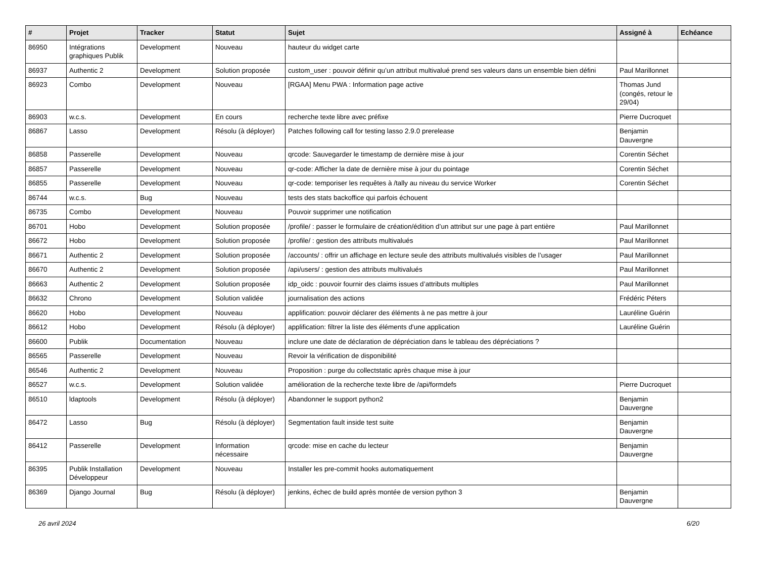| # | Projet | Tracker | Statut | Sujet | Assigné à | Echéance |
| --- | --- | --- | --- | --- | --- | --- |
| 86950 | Intégrations graphiques Publik | Development | Nouveau | hauteur du widget carte | | |
| 86937 | Authentic 2 | Development | Solution proposée | custom_user : pouvoir définir qu’un attribut multivalué prend ses valeurs dans un ensemble bien défini | Paul Marillonnet | |
| 86923 | Combo | Development | Nouveau | [RGAA] Menu PWA : Information page active | Thomas Jund (congés, retour le 29/04) | |
| 86903 | w.c.s. | Development | En cours | recherche texte libre avec préfixe | Pierre Ducroquet | |
| 86867 | Lasso | Development | Résolu (à déployer) | Patches following call for testing lasso 2.9.0 prerelease | Benjamin Dauvergne | |
| 86858 | Passerelle | Development | Nouveau | qrcode: Sauvegarder le timestamp de dernière mise à jour | Corentin Séchet | |
| 86857 | Passerelle | Development | Nouveau | qr-code: Afficher la date de dernière mise à jour du pointage | Corentin Séchet | |
| 86855 | Passerelle | Development | Nouveau | qr-code: temporiser les requêtes à /tally au niveau du service Worker | Corentin Séchet | |
| 86744 | w.c.s. | Bug | Nouveau | tests des stats backoffice qui parfois échouent | | |
| 86735 | Combo | Development | Nouveau | Pouvoir supprimer une notification | | |
| 86701 | Hobo | Development | Solution proposée | /profile/ : passer le formulaire de création/édition d’un attribut sur une page à part entière | Paul Marillonnet | |
| 86672 | Hobo | Development | Solution proposée | /profile/ : gestion des attributs multivalués | Paul Marillonnet | |
| 86671 | Authentic 2 | Development | Solution proposée | /accounts/ : offrir un affichage en lecture seule des attributs multivalués visibles de l’usager | Paul Marillonnet | |
| 86670 | Authentic 2 | Development | Solution proposée | /api/users/ : gestion des attributs multivalués | Paul Marillonnet | |
| 86663 | Authentic 2 | Development | Solution proposée | idp_oidc : pouvoir fournir des claims issues d’attributs multiples | Paul Marillonnet | |
| 86632 | Chrono | Development | Solution validée | journalisation des actions | Frédéric Péters | |
| 86620 | Hobo | Development | Nouveau | applification: pouvoir déclarer des éléments à ne pas mettre à jour | Lauréline Guérin | |
| 86612 | Hobo | Development | Résolu (à déployer) | applification: filtrer la liste des éléments d'une application | Lauréline Guérin | |
| 86600 | Publik | Documentation | Nouveau | inclure une date de déclaration de dépréciation dans le tableau des dépréciations ? | | |
| 86565 | Passerelle | Development | Nouveau | Revoir la vérification de disponibilité | | |
| 86546 | Authentic 2 | Development | Nouveau | Proposition : purge du collectstatic après chaque mise à jour | | |
| 86527 | w.c.s. | Development | Solution validée | amélioration de la recherche texte libre de /api/formdefs | Pierre Ducroquet | |
| 86510 | ldaptools | Development | Résolu (à déployer) | Abandonner le support python2 | Benjamin Dauvergne | |
| 86472 | Lasso | Bug | Résolu (à déployer) | Segmentation fault inside test suite | Benjamin Dauvergne | |
| 86412 | Passerelle | Development | Information nécessaire | qrcode: mise en cache du lecteur | Benjamin Dauvergne | |
| 86395 | Publik Installation Développeur | Development | Nouveau | Installer les pre-commit hooks automatiquement | | |
| 86369 | Django Journal | Bug | Résolu (à déployer) | jenkins, échec de build après montée de version python 3 | Benjamin Dauvergne | |
26 avril 2024 6/20